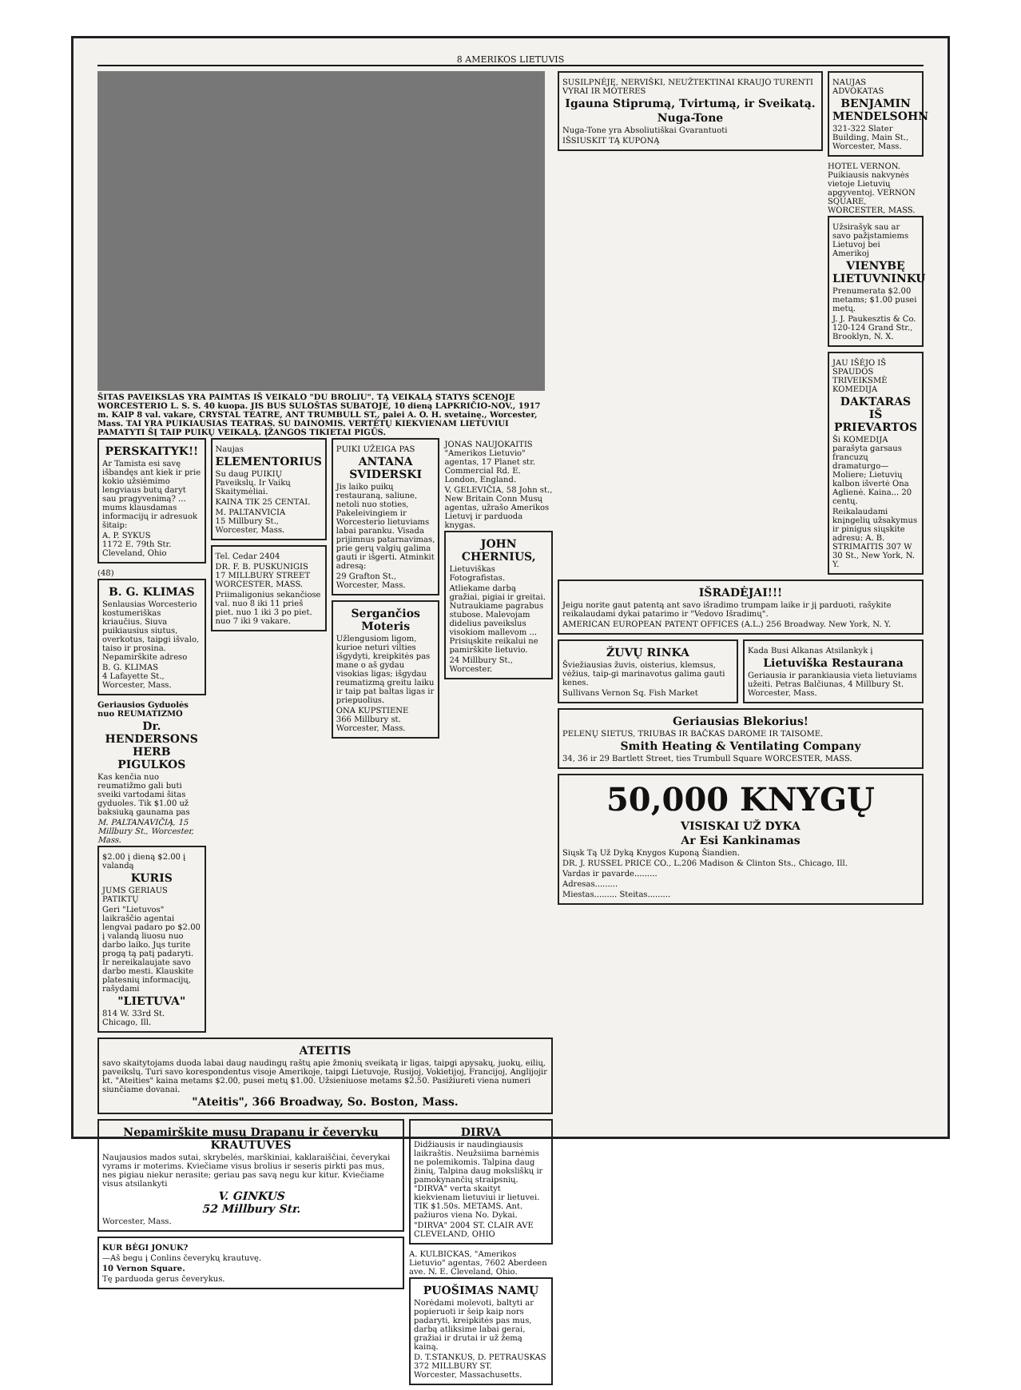8 AMERIKOS LIETUVIS
ŠITAS PAVEIKSLAS YRA PAIMTAS IŠ VEIKALO "DU BROLIU". TĄ VEIKALĄ STATYS SCENOJE WORCESTERIO L. S. S. 40 kuopa. JIS BUS SULOŠTAS SUBATOJE, 10 dieną LAPKRIČIO-NOV., 1917 m. KAIP 8 val. vakare, CRYSTAL TEATRE, ANT TRUMBULL ST., palei A. O. H. svetainę., Worcester, Mass. TAI YRA PUIKIAUSIAS TEATRAS. SU DAINOMIS. VERTĖTŲ KIEKVIENAM LIETUVIUI PAMATYTI ŠĮ TAIP PUIKŲ VEIKALĄ. ĮŽANGOS TIKIETAI PIGŪS.
PERSKAITYK!!
Ar Tamista esi savę išbandęs ant kiek ir prie kokio užsiėmimo lengviaus butų daryt sau pragyvenimą? ... mums klausdamas informacijų ir adresuok šitaip:
A. P. SYKUS
1172 E. 79th Str. Cleveland, Ohio
(48)
B. G. KLIMAS
Senlausias Worcesterio kostumeriškas kriaučius. Siuva puikiausius siutus, overkotus, taipgi išvalo, taiso ir prosina. Nepamirškite adreso
B. G. KLIMAS
4 Lafayette St., Worcester, Mass.
Geriausios Gyduolės nuo REUMATIZMO
Dr. HENDERSONS HERB PIGULKOS
Kas kenčia nuo reumatižmo gali buti sveiki vartodami šitas gyduoles. Tik $1.00 už baksiuką gaunama pas
M. PALTANAVIČIĄ, 15 Millbury St., Worcester, Mass.
$2.00 į dieną $2.00 į valandą
KURIS
JUMS GERIAUS PATIKTŲ
Geri "Lietuvos" laikraščio agentai lengvai padaro po $2.00 į valandą liuosu nuo darbo laiko. Jųs turite progą tą patį padaryti. Ir nereikalaujate savo darbo mesti. Klauskite platesnių informacijų, rašydami
"LIETUVA"
814 W. 33rd St. Chicago, Ill.
Naujas
ELEMENTORIUS
Su daug PUIKIŲ Paveikslų. Ir Vaikų Skaitymėliai.
KAINA TIK 25 CENTAI.
M. PALTANVICIA
15 Millbury St., Worcester, Mass.
Tel. Cedar 2404
DR. F. B. PUSKUNIGIS
17 MILLBURY STREET WORCESTER, MASS.
Priimaligonius sekančiose val. nuo 8 iki 11 prieš piet. nuo 1 iki 3 po piet. nuo 7 iki 9 vakare.
PUIKI UŽEIGA PAS
ANTANA SVIDERSKI
Jis laiko puikų restauraną, saliune, netoli nuo stoties, Pakeleivingiem ir Worcesterio lietuviams labai paranku. Visada prijimnus patarnavimas, prie gerų valgių galima gauti ir išgerti. Atminkit adresą:
29 Grafton St., Worcester, Mass.
Sergančios Moteris
Užlengusiom ligom, kurioe neturi vilties išgydyti, kreipkitės pas mane o aš gydau visokias ligas; išgydau reumatizmą greitu laiku ir taip pat baltas ligas ir priepuolius.
ONA KUPSTIENE
366 Millbury st. Worcester, Mass.
JONAS NAUJOKAITIS "Amerikos Lietuvio" agentas, 17 Planet str. Commercial Rd. E. London, England.
V. GELEVIČIA, 58 John st., New Britain Conn Musų agentas, užrašo Amerikos Lietuvį ir parduoda knygas.
JOHN CHERNIUS,
Lietuviškas Fotografistas.
Atliekame darbą gražiai, pigiai ir greitai. Nutraukiame pagrabus stubose. Malevojam didelius paveikslus visokiom mallevom ... Prisiųskite reikalui ne pamirškite lietuvio.
24 Millbury St., Worcester.
ATEITIS
savo skaitytojams duoda labai daug naudingų raštų apie žmonių sveikatą ir ligas, taipgi apysakų, juokų, eilių, paveikslų. Turi savo korespondentus visoje Amerikoje, taipgi Lietuvoje, Rusijoj, Vokietijoj, Francijoj, Anglijojir kt. "Ateities" kaina metams $2.00, pusei metų $1.00. Užsieniuose metams $2.50. Pasižiureti viena numeri siunčiame dovanai.
"Ateitis", 366 Broadway, So. Boston, Mass.
Nepamirškite musų Drapanų ir čeverykų KRAUTUVES
Naujausios mados sutai, skrybelės, marškiniai, kaklaraiščiai, čeverykai vyrams ir moterims. Kviečiame visus brolius ir seseris pirkti pas mus, nes pigiau niekur nerasite; geriau pas savą negu kur kitur. Kviečiame visus atsilankyti
V. GINKUS
52 Millbury Str.
Worcester, Mass.
KUR BĖGI JONUK?
—Aš begu į Conlins čeverykų krautuvę.
10 Vernon Square.
Tę parduoda gerus čeverykus.
DIRVA
Didžiausis ir naudingiausis laikraštis. Neužsiima barnėmis ne polemikomis. Talpina daug žinių, Talpina daug moksliškų ir pamokynančių straipsnių. "DIRVA" verta skaityt kiekvienam lietuviui ir lietuvei. TIK $1.50s. METAMS. Ant. pažiuros viena No. Dykai.
"DIRVA" 2004 ST. CLAIR AVE CLEVELAND, OHIO
A. KULBICKAS, "Amerikos Lietuvio" agentas, 7602 Aberdeen ave. N. E. Cleveland, Ohio.
PUOŠIMAS NAMŲ
Norėdami molevoti, baltyti ar popieruoti ir šeip kaip nors padaryti, kreipkitės pas mus, darbą atliksime labai gerai, gražiai ir drutai ir už žemą kainą.
D. T.STANKUS, D. PETRAUSKAS
372 MILLBURY ST.
Worcester, Massachusetts.
SUSILPNĖJĘ, NERVIŠKI, NEUŽTEKTINAI KRAUJO TURENTI VYRAI IR MOTERES
Igauna Stiprumą, Tvirtumą, ir Sveikatą.
Nuga-Tone
Nuga-Tone yra Absoliutiškai Gvarantuoti
IŠSIUSKIT TĄ KUPONĄ
NAUJAS ADVOKATAS
BENJAMIN MENDELSOHN
321-322 Slater Building, Main St., Worcester, Mass.
HOTEL VERNON. Puikiausis nakvynės vietoje Lietuvių apgyventoj. VERNON SQUARE, WORCESTER, MASS.
Užsirašyk sau ar savo pažįstamiems Lietuvoj bei Amerikoj
VIENYBĘ LIETUVNINKU
Prenumerata $2.00 metams; $1.00 pusei metų.
J. J. Paukesztis & Co. 120-124 Grand Str., Brooklyn, N. X.
JAU IŠĖJO IŠ SPAUDOS TRIVEIKSMĖ KOMEDIJA
DAKTARAS IŠ PRIEVARTOS
Ši KOMEDIJA parašyta garsaus francuzų dramaturgo—Moliere; Lietuvių kalbon išvertė Ona Aglienė. Kaina... 20 centų.
Reikalaudami knįngelių užsakymus ir pinigus siųskite adresu: A. B. STRIMAITIS 307 W 30 St., New York, N. Y.
IŠRADĖJAI!!!
Jeigu norite gaut patentą ant savo išradimo trumpam laike ir jį parduoti, rašykite reikalaudami dykai patarimo ir "Vedovo Išradimų".
AMERICAN EUROPEAN PATENT OFFICES (A.L.) 256 Broadway. New York, N. Y.
ŽUVŲ RINKA
Šviežiausias žuvis, oisterius, klemsus, vėžius, taip-gi marinavotus galima gauti kenes.
Sullivans Vernon Sq. Fish Market
Kada Busi Alkanas Atsilankyk į
Lietuviška Restaurana
Geriausia ir parankiausia vieta lietuviams užeiti. Petras Balčiunas, 4 Millbury St. Worcester, Mass.
Geriausias Blekorius!
PELENŲ SIETUS, TRIUBAS IR BAČKAS DAROME IR TAISOME.
Smith Heating & Ventilating Company
34, 36 ir 29 Bartlett Street, ties Trumbull Square WORCESTER, MASS.
50,000 KNYGŲ
VISISKAI UŽ DYKA
Ar Esi Kankinamas
Siųsk Tą Už Dyką Knygos Kuponą Šiandien.
DR. J. RUSSEL PRICE CO., L.206 Madison & Clinton Sts., Chicago, Ill.
Vardas ir pavarde.........
Adresas.........
Miestas......... Steitas.........